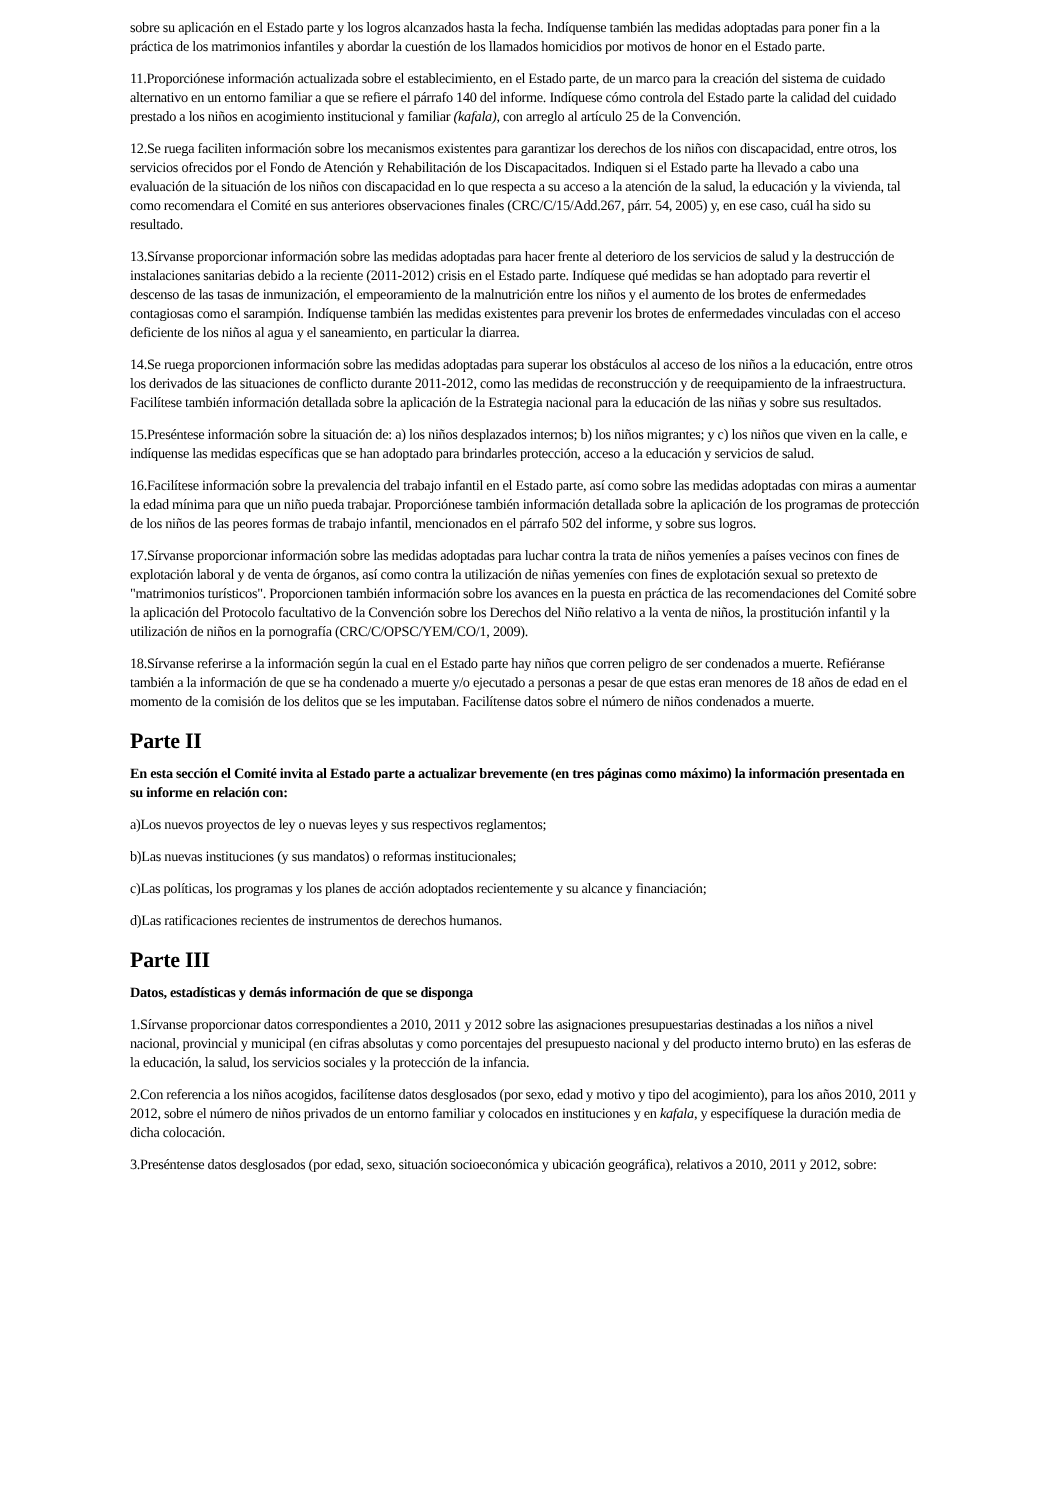sobre su aplicación en el Estado parte y los logros alcanzados hasta la fecha. Indíquense también las medidas adoptadas para poner fin a la práctica de los matrimonios infantiles y abordar la cuestión de los llamados homicidios por motivos de honor en el Estado parte.
11.Proporciónese información actualizada sobre el establecimiento, en el Estado parte, de un marco para la creación del sistema de cuidado alternativo en un entorno familiar a que se refiere el párrafo 140 del informe. Indíquese cómo controla del Estado parte la calidad del cuidado prestado a los niños en acogimiento institucional y familiar (kafala), con arreglo al artículo 25 de la Convención.
12.Se ruega faciliten información sobre los mecanismos existentes para garantizar los derechos de los niños con discapacidad, entre otros, los servicios ofrecidos por el Fondo de Atención y Rehabilitación de los Discapacitados. Indiquen si el Estado parte ha llevado a cabo una evaluación de la situación de los niños con discapacidad en lo que respecta a su acceso a la atención de la salud, la educación y la vivienda, tal como recomendara el Comité en sus anteriores observaciones finales (CRC/C/15/Add.267, párr. 54, 2005) y, en ese caso, cuál ha sido su resultado.
13.Sírvanse proporcionar información sobre las medidas adoptadas para hacer frente al deterioro de los servicios de salud y la destrucción de instalaciones sanitarias debido a la reciente (2011-2012) crisis en el Estado parte. Indíquese qué medidas se han adoptado para revertir el descenso de las tasas de inmunización, el empeoramiento de la malnutrición entre los niños y el aumento de los brotes de enfermedades contagiosas como el sarampión. Indíquense también las medidas existentes para prevenir los brotes de enfermedades vinculadas con el acceso deficiente de los niños al agua y el saneamiento, en particular la diarrea.
14.Se ruega proporcionen información sobre las medidas adoptadas para superar los obstáculos al acceso de los niños a la educación, entre otros los derivados de las situaciones de conflicto durante 2011-2012, como las medidas de reconstrucción y de reequipamiento de la infraestructura. Facilítese también información detallada sobre la aplicación de la Estrategia nacional para la educación de las niñas y sobre sus resultados.
15.Preséntese información sobre la situación de: a) los niños desplazados internos; b) los niños migrantes; y c) los niños que viven en la calle, e indíquense las medidas específicas que se han adoptado para brindarles protección, acceso a la educación y servicios de salud.
16.Facilítese información sobre la prevalencia del trabajo infantil en el Estado parte, así como sobre las medidas adoptadas con miras a aumentar la edad mínima para que un niño pueda trabajar. Proporciónese también información detallada sobre la aplicación de los programas de protección de los niños de las peores formas de trabajo infantil, mencionados en el párrafo 502 del informe, y sobre sus logros.
17.Sírvanse proporcionar información sobre las medidas adoptadas para luchar contra la trata de niños yemeníes a países vecinos con fines de explotación laboral y de venta de órganos, así como contra la utilización de niñas yemeníes con fines de explotación sexual so pretexto de "matrimonios turísticos". Proporcionen también información sobre los avances en la puesta en práctica de las recomendaciones del Comité sobre la aplicación del Protocolo facultativo de la Convención sobre los Derechos del Niño relativo a la venta de niños, la prostitución infantil y la utilización de niños en la pornografía (CRC/C/OPSC/YEM/CO/1, 2009).
18.Sírvanse referirse a la información según la cual en el Estado parte hay niños que corren peligro de ser condenados a muerte. Refiéranse también a la información de que se ha condenado a muerte y/o ejecutado a personas a pesar de que estas eran menores de 18 años de edad en el momento de la comisión de los delitos que se les imputaban. Facilítense datos sobre el número de niños condenados a muerte.
Parte II
En esta sección el Comité invita al Estado parte a actualizar brevemente (en tres páginas como máximo) la información presentada en su informe en relación con:
a)Los nuevos proyectos de ley o nuevas leyes y sus respectivos reglamentos;
b)Las nuevas instituciones (y sus mandatos) o reformas institucionales;
c)Las políticas, los programas y los planes de acción adoptados recientemente y su alcance y financiación;
d)Las ratificaciones recientes de instrumentos de derechos humanos.
Parte III
Datos, estadísticas y demás información de que se disponga
1.Sírvanse proporcionar datos correspondientes a 2010, 2011 y 2012 sobre las asignaciones presupuestarias destinadas a los niños a nivel nacional, provincial y municipal (en cifras absolutas y como porcentajes del presupuesto nacional y del producto interno bruto) en las esferas de la educación, la salud, los servicios sociales y la protección de la infancia.
2.Con referencia a los niños acogidos, facilítense datos desglosados (por sexo, edad y motivo y tipo del acogimiento), para los años 2010, 2011 y 2012, sobre el número de niños privados de un entorno familiar y colocados en instituciones y en kafala, y especifíquese la duración media de dicha colocación.
3.Preséntense datos desglosados (por edad, sexo, situación socioeconómica y ubicación geográfica), relativos a 2010, 2011 y 2012, sobre: